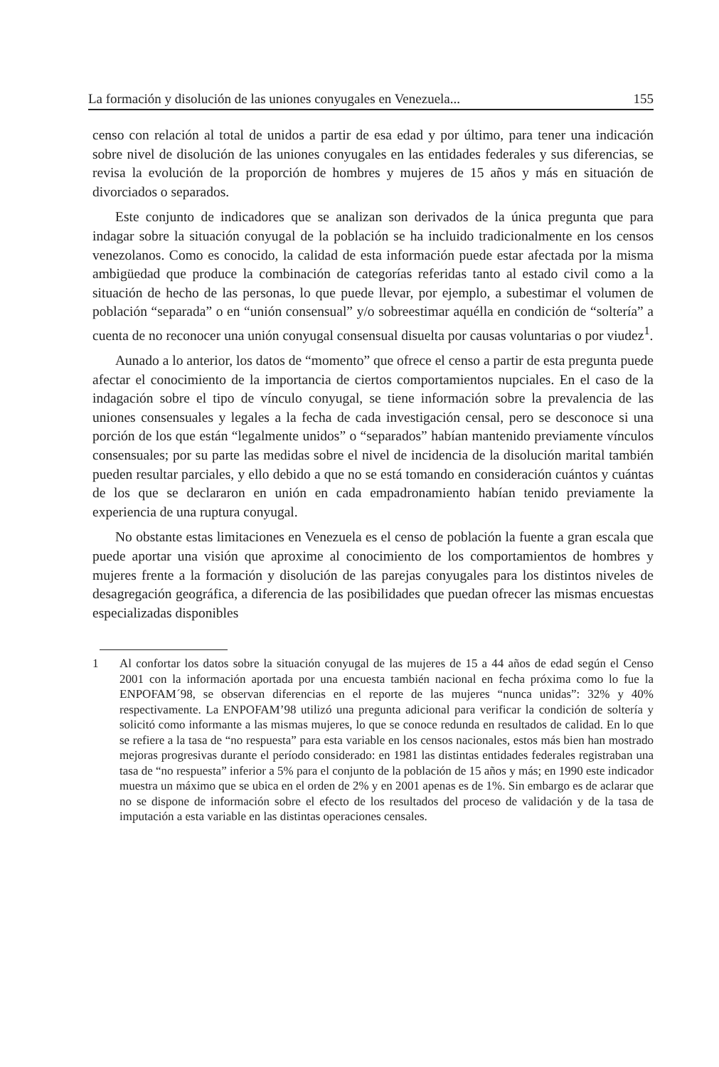La formación y disolución de las uniones conyugales en Venezuela... 155
censo con relación al total de unidos a partir de esa edad y por último, para tener una indicación sobre nivel de disolución de las uniones conyugales en las entidades federales y sus diferencias, se revisa la evolución de la proporción de hombres y mujeres de 15 años y más en situación de divorciados o separados.
Este conjunto de indicadores que se analizan son derivados de la única pregunta que para indagar sobre la situación conyugal de la población se ha incluido tradicionalmente en los censos venezolanos. Como es conocido, la calidad de esta información puede estar afectada por la misma ambigüedad que produce la combinación de categorías referidas tanto al estado civil como a la situación de hecho de las personas, lo que puede llevar, por ejemplo, a subestimar el volumen de población “separada” o en “unión consensual” y/o sobreestimar aquélla en condición de “soltería” a cuenta de no reconocer una unión conyugal consensual disuelta por causas voluntarias o por viudez<sup>1</sup>.
Aunado a lo anterior, los datos de “momento” que ofrece el censo a partir de esta pregunta puede afectar el conocimiento de la importancia de ciertos comportamientos nupciales. En el caso de la indagación sobre el tipo de vínculo conyugal, se tiene información sobre la prevalencia de las uniones consensuales y legales a la fecha de cada investigación censal, pero se desconoce si una porción de los que están “legalmente unidos” o “separados” habían mantenido previamente vínculos consensuales; por su parte las medidas sobre el nivel de incidencia de la disolución marital también pueden resultar parciales, y ello debido a que no se está tomando en consideración cuántos y cuántas de los que se declararon en unión en cada empadronamiento habían tenido previamente la experiencia de una ruptura conyugal.
No obstante estas limitaciones en Venezuela es el censo de población la fuente a gran escala que puede aportar una visión que aproxime al conocimiento de los comportamientos de hombres y mujeres frente a la formación y disolución de las parejas conyugales para los distintos niveles de desagregación geográfica, a diferencia de las posibilidades que puedan ofrecer las mismas encuestas especializadas disponibles
1 Al confortar los datos sobre la situación conyugal de las mujeres de 15 a 44 años de edad según el Censo 2001 con la información aportada por una encuesta también nacional en fecha próxima como lo fue la ENPOFAM´98, se observan diferencias en el reporte de las mujeres “nunca unidas”: 32% y 40% respectivamente. La ENPOFAM’98 utilizó una pregunta adicional para verificar la condición de soltería y solicitó como informante a las mismas mujeres, lo que se conoce redunda en resultados de calidad. En lo que se refiere a la tasa de “no respuesta” para esta variable en los censos nacionales, estos más bien han mostrado mejoras progresivas durante el período considerado: en 1981 las distintas entidades federales registraban una tasa de “no respuesta” inferior a 5% para el conjunto de la población de 15 años y más; en 1990 este indicador muestra un máximo que se ubica en el orden de 2% y en 2001 apenas es de 1%. Sin embargo es de aclarar que no se dispone de información sobre el efecto de los resultados del proceso de validación y de la tasa de imputación a esta variable en las distintas operaciones censales.